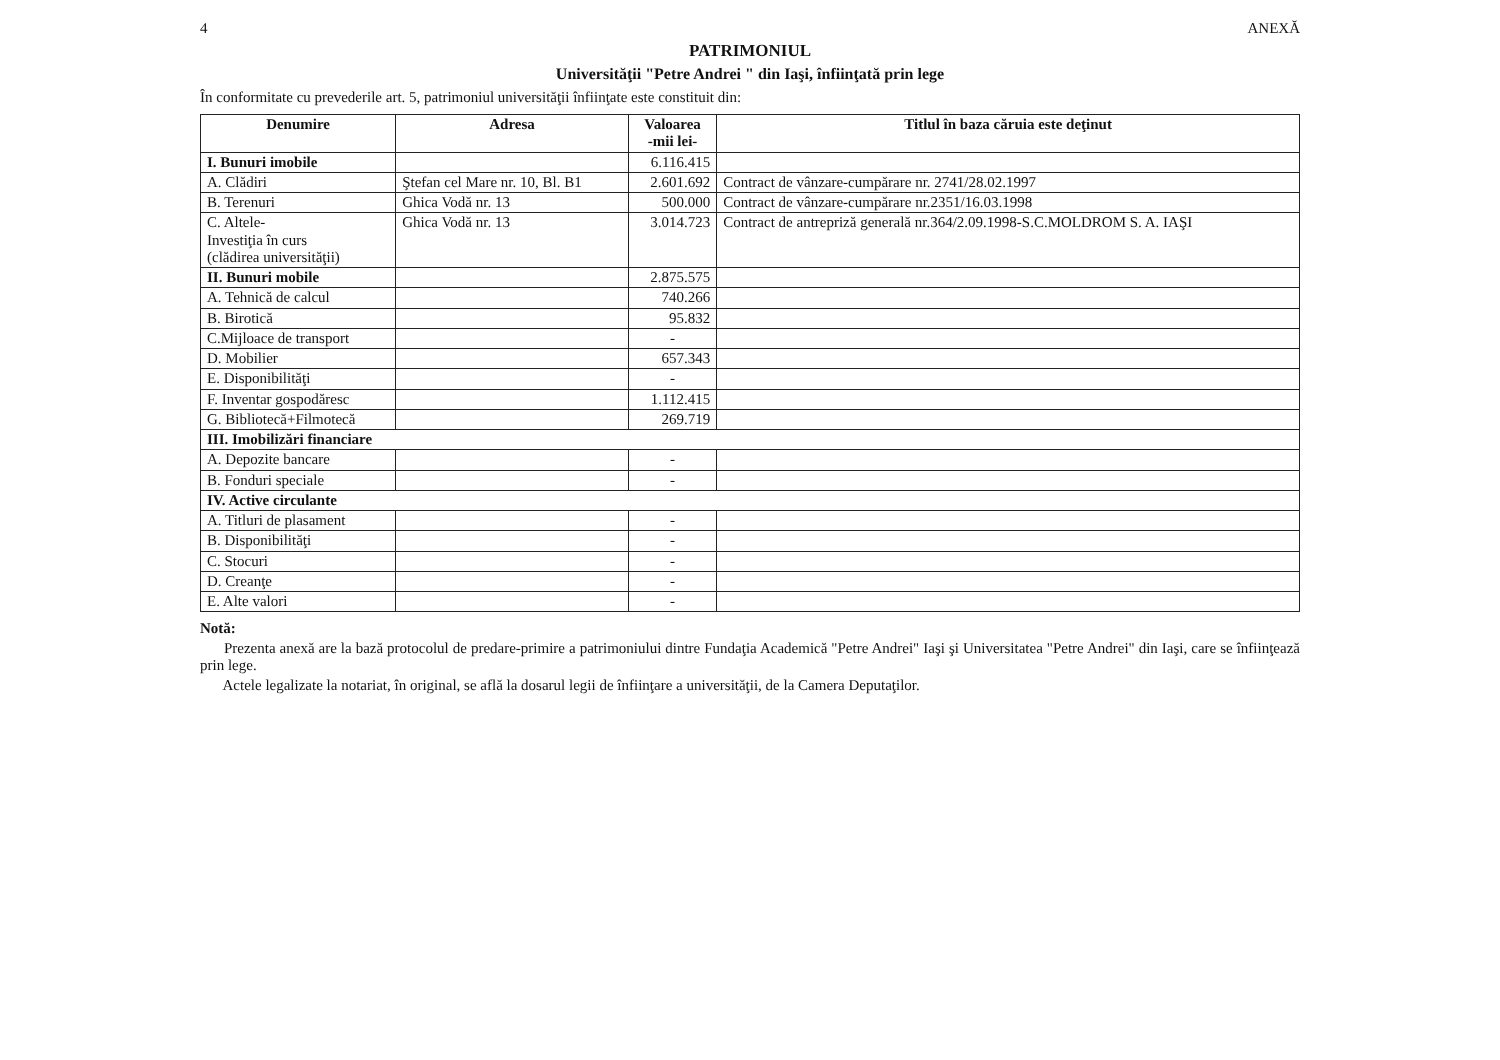4 ANEXĂ
PATRIMONIUL
Universităţii "Petre Andrei " din Iaşi, înfiinţată prin lege
În conformitate cu prevederile art. 5, patrimoniul universităţii înfiinţate este constituit din:
| Denumire | Adresa | Valoarea -mii lei- | Titlul în baza căruia este deţinut |
| --- | --- | --- | --- |
| I. Bunuri imobile | | 6.116.415 | |
| A. Clădiri | Ştefan cel Mare nr. 10, Bl. B1 | 2.601.692 | Contract de vânzare-cumpărare nr. 2741/28.02.1997 |
| B. Terenuri | Ghica Vodă nr. 13 | 500.000 | Contract de vânzare-cumpărare nr.2351/16.03.1998 |
| C. Altele- Investiţia în curs (clădirea universităţii) | Ghica Vodă nr. 13 | 3.014.723 | Contract de antrepriză generală nr.364/2.09.1998-S.C.MOLDROM S. A. IAŞI |
| II. Bunuri mobile | | 2.875.575 | |
| A. Tehnică de calcul | | 740.266 | |
| B. Birotică | | 95.832 | |
| C.Mijloace de transport | | - | |
| D. Mobilier | | 657.343 | |
| E. Disponibilităţi | | - | |
| F. Inventar gospodăresc | | 1.112.415 | |
| G. Bibliotecă+Filmotecă | | 269.719 | |
| III. Imobilizări financiare | | | |
| A. Depozite bancare | | - | |
| B. Fonduri speciale | | - | |
| IV. Active circulante | | | |
| A. Titluri de plasament | | - | |
| B. Disponibilităţi | | - | |
| C. Stocuri | | - | |
| D. Creanţe | | - | |
| E. Alte valori | | - | |
Notă:
Prezenta anexă are la bază protocolul de predare-primire a patrimoniului dintre Fundaţia Academică "Petre Andrei" Iaşi şi Universitatea "Petre Andrei" din Iaşi, care se înfiinţează prin lege.
Actele legalizate la notariat, în original, se află la dosarul legii de înfiinţare a universităţii, de la Camera Deputaţilor.